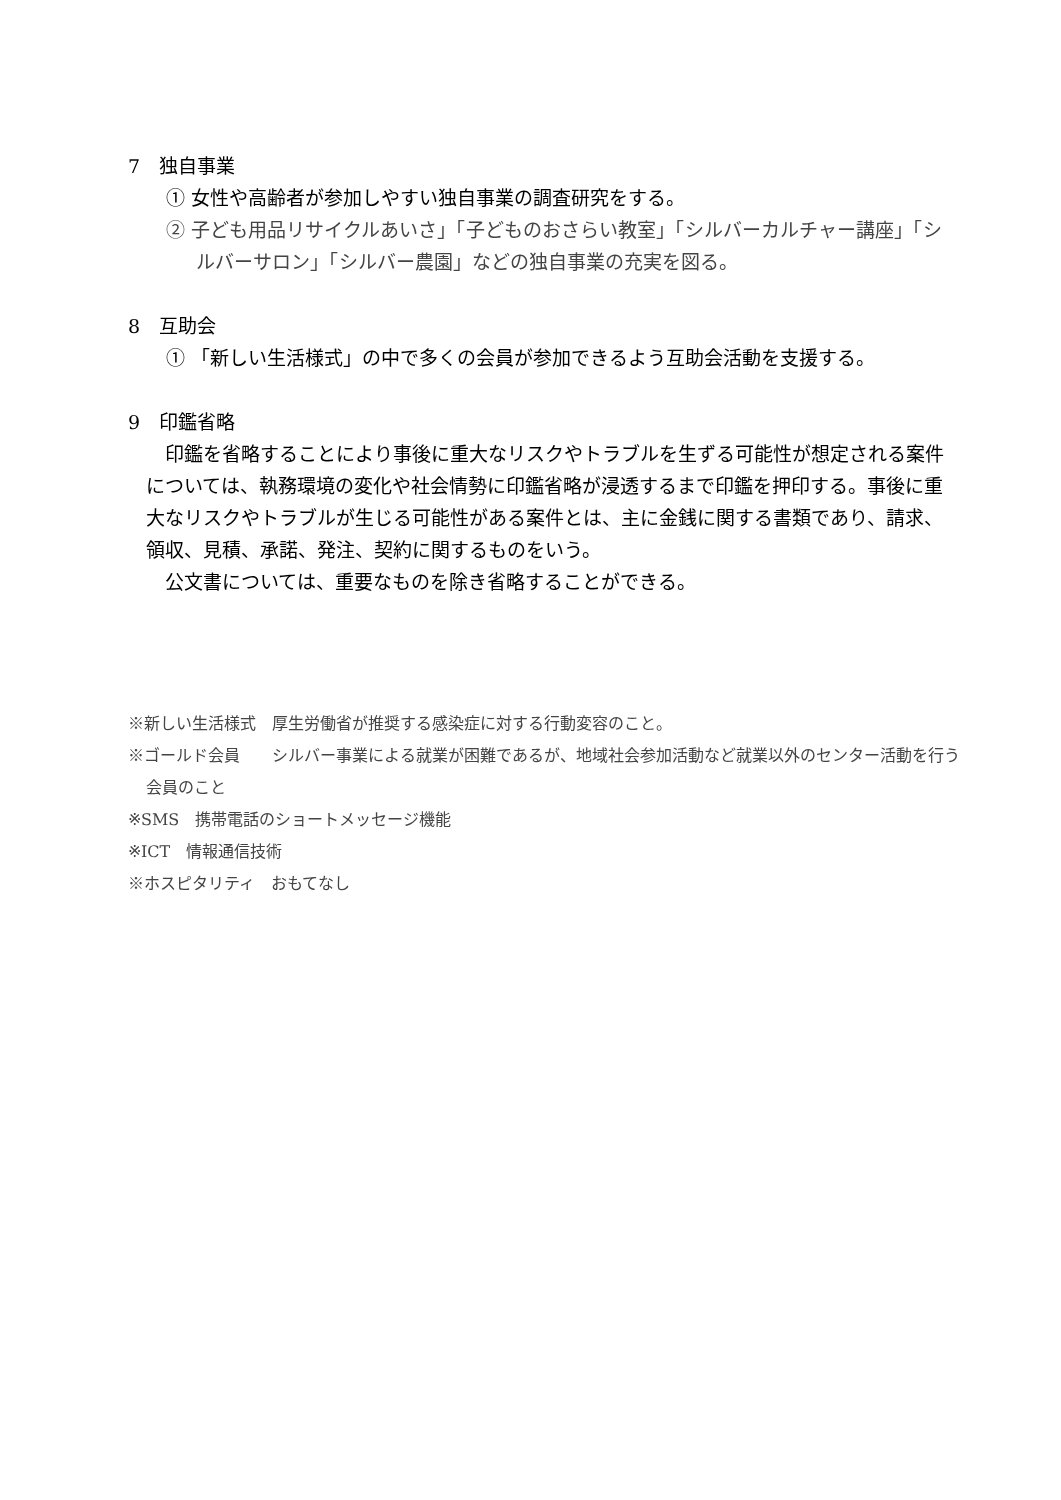7　独自事業
① 女性や高齢者が参加しやすい独自事業の調査研究をする。
② 子ども用品リサイクルあいさ」「子どものおさらい教室」「シルバーカルチャー講座」「シルバーサロン」「シルバー農園」などの独自事業の充実を図る。
8　互助会
① 「新しい生活様式」の中で多くの会員が参加できるよう互助会活動を支援する。
9　印鑑省略
印鑑を省略することにより事後に重大なリスクやトラブルを生ずる可能性が想定される案件については、執務環境の変化や社会情勢に印鑑省略が浸透するまで印鑑を押印する。事後に重大なリスクやトラブルが生じる可能性がある案件とは、主に金銭に関する書類であり、請求、領収、見積、承諾、発注、契約に関するものをいう。
公文書については、重要なものを除き省略することができる。
※新しい生活様式　厚生労働省が推奨する感染症に対する行動変容のこと。
※ゴールド会員　　シルバー事業による就業が困難であるが、地域社会参加活動など就業以外のセンター活動を行う会員のこと
※SMS　携帯電話のショートメッセージ機能
※ICT　情報通信技術
※ホスピタリティ　おもてなし